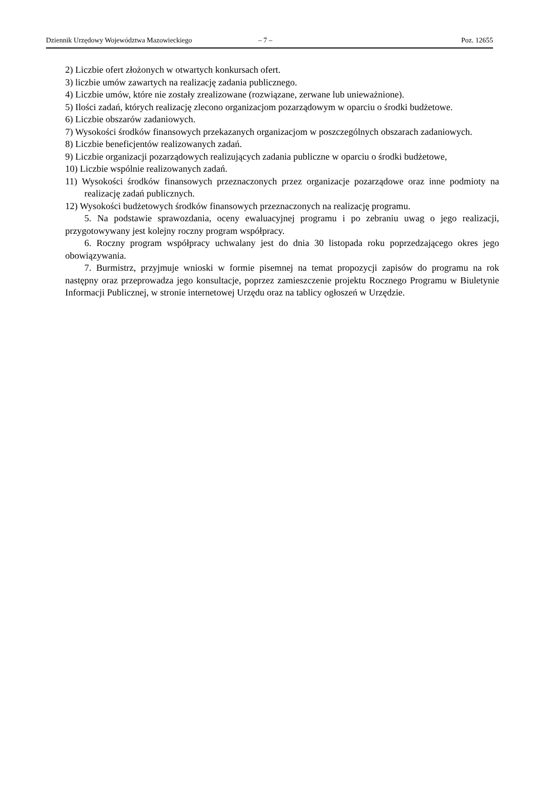Dziennik Urzędowy Województwa Mazowieckiego – 7 – Poz. 12655
2) Liczbie ofert złożonych w otwartych konkursach ofert.
3) liczbie umów zawartych na realizację zadania publicznego.
4) Liczbie umów, które nie zostały zrealizowane (rozwiązane, zerwane lub unieważnione).
5) Ilości zadań, których realizację zlecono organizacjom pozarządowym w oparciu o środki budżetowe.
6) Liczbie obszarów zadaniowych.
7) Wysokości środków finansowych przekazanych organizacjom w poszczególnych obszarach zadaniowych.
8) Liczbie beneficjentów realizowanych zadań.
9) Liczbie organizacji pozarządowych realizujących zadania publiczne w oparciu o środki budżetowe,
10) Liczbie wspólnie realizowanych zadań.
11) Wysokości środków finansowych przeznaczonych przez organizacje pozarządowe oraz inne podmioty na realizację zadań publicznych.
12) Wysokości budżetowych środków finansowych przeznaczonych na realizację programu.
5. Na podstawie sprawozdania, oceny ewaluacyjnej programu i po zebraniu uwag o jego realizacji, przygotowywany jest kolejny roczny program współpracy.
6. Roczny program współpracy uchwalany jest do dnia 30 listopada roku poprzedzającego okres jego obowiązywania.
7. Burmistrz, przyjmuje wnioski w formie pisemnej na temat propozycji zapisów do programu na rok następny oraz przeprowadza jego konsultacje, poprzez zamieszczenie projektu Rocznego Programu w Biuletynie Informacji Publicznej, w stronie internetowej Urzędu oraz na tablicy ogłoszeń w Urzędzie.